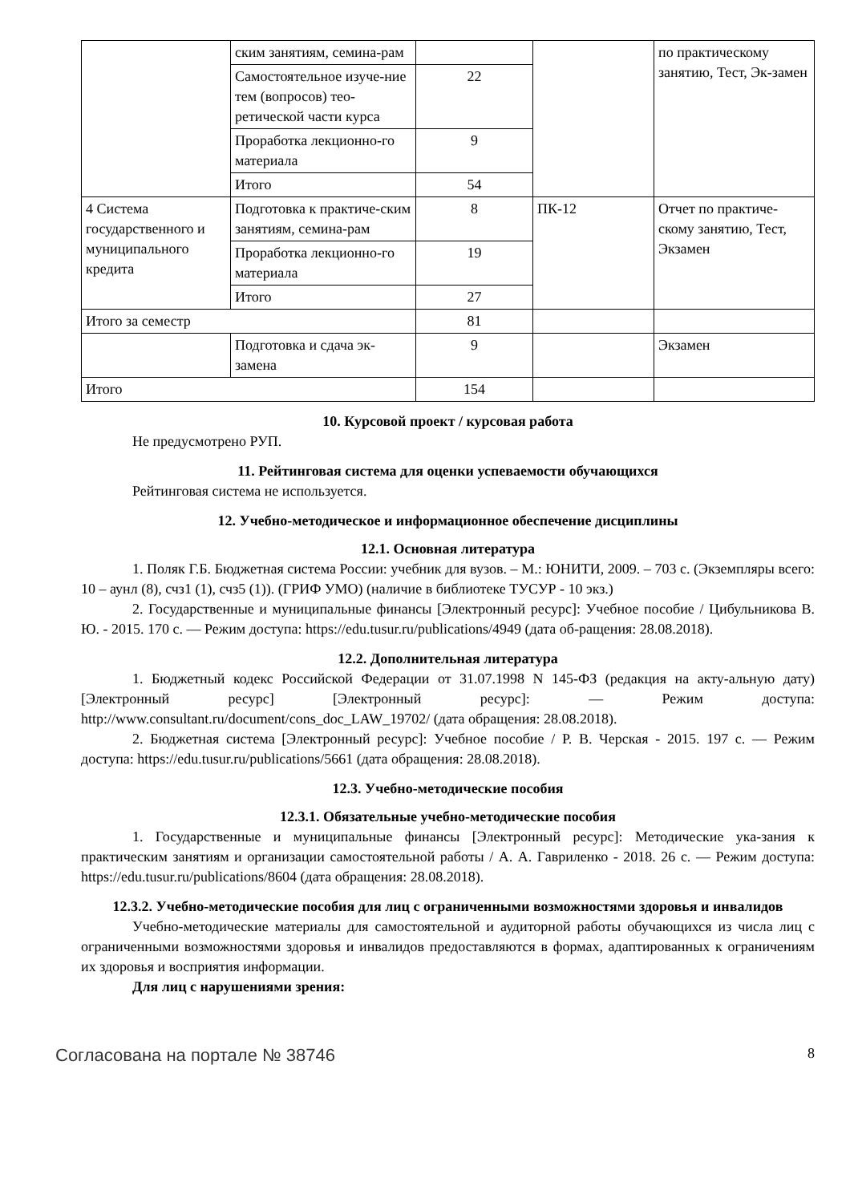| | ским занятиям, семина-рам | | | по практическому занятию, Тест, Эк-замен |
| | Самостоятельное изуче-ние тем (вопросов) тео-ретической части курса | 22 | | |
| | Проработка лекционно-го материала | 9 | | |
| | Итого | 54 | | |
| 4 Система государственного и муниципального кредита | Подготовка к практиче-ским занятиям, семина-рам | 8 | ПК-12 | Отчет по практиче-скому занятию, Тест, Экзамен |
| | Проработка лекционно-го материала | 19 | | |
| | Итого | 27 | | |
| Итого за семестр | | 81 | | |
| | Подготовка и сдача эк-замена | 9 | | Экзамен |
| Итого | | 154 | | |
10. Курсовой проект / курсовая работа
Не предусмотрено РУП.
11. Рейтинговая система для оценки успеваемости обучающихся
Рейтинговая система не используется.
12. Учебно-методическое и информационное обеспечение дисциплины
12.1. Основная литература
1. Поляк Г.Б. Бюджетная система России: учебник для вузов. – М.: ЮНИТИ, 2009. – 703 с. (Экземпляры всего: 10 – аунл (8), счз1 (1), счз5 (1)). (ГРИФ УМО) (наличие в библиотеке ТУСУР - 10 экз.)
2. Государственные и муниципальные финансы [Электронный ресурс]: Учебное пособие / Цибульникова В. Ю. - 2015. 170 с. — Режим доступа: https://edu.tusur.ru/publications/4949 (дата об-ращения: 28.08.2018).
12.2. Дополнительная литература
1. Бюджетный кодекс Российской Федерации от 31.07.1998 N 145-ФЗ (редакция на акту-альную дату) [Электронный ресурс] [Электронный ресурс]: — Режим доступа: http://www.consultant.ru/document/cons_doc_LAW_19702/ (дата обращения: 28.08.2018).
2. Бюджетная система [Электронный ресурс]: Учебное пособие / Р. В. Черская - 2015. 197 с. — Режим доступа: https://edu.tusur.ru/publications/5661 (дата обращения: 28.08.2018).
12.3. Учебно-методические пособия
12.3.1. Обязательные учебно-методические пособия
1. Государственные и муниципальные финансы [Электронный ресурс]: Методические ука-зания к практическим занятиям и организации самостоятельной работы / А. А. Гавриленко - 2018. 26 с. — Режим доступа: https://edu.tusur.ru/publications/8604 (дата обращения: 28.08.2018).
12.3.2. Учебно-методические пособия для лиц с ограниченными возможностями здоровья и инвалидов
Учебно-методические материалы для самостоятельной и аудиторной работы обучающихся из числа лиц с ограниченными возможностями здоровья и инвалидов предоставляются в формах, адаптированных к ограничениям их здоровья и восприятия информации.
Для лиц с нарушениями зрения:
Согласована на портале № 38746 8